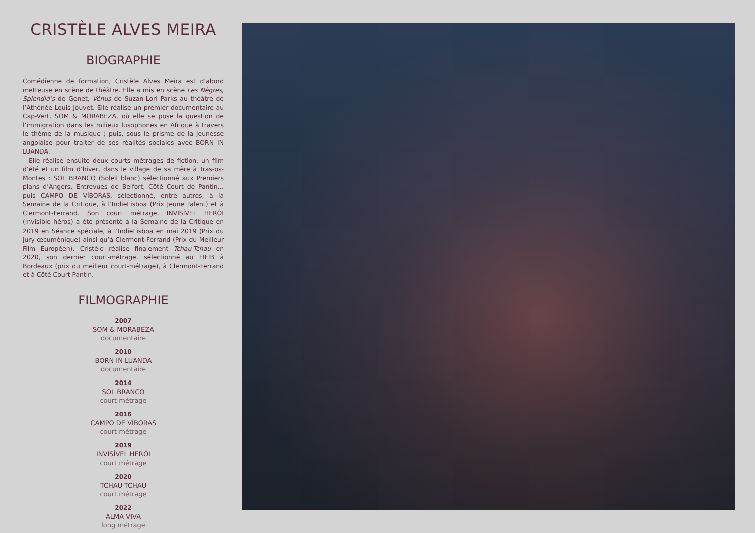CRISTÈLE ALVES MEIRA
BIOGRAPHIE
Comédienne de formation, Cristèle Alves Meira est d’abord metteuse en scène de théâtre. Elle a mis en scène Les Nègres, Splendid’s de Genet, Vénus de Suzan-Lori Parks au théâtre de l’Athénée-Louis Jouvet. Elle réalise un premier documentaire au Cap-Vert, SOM & MORABEZA, où elle se pose la question de l’immigration dans les milieux lusophones en Afrique à travers le thème de la musique ; puis, sous le prisme de la jeunesse angolaise pour traiter de ses réalités sociales avec BORN IN LUANDA.
Elle réalise ensuite deux courts métrages de fiction, un film d’été et un film d’hiver, dans le village de sa mère à Tras-os-Montes : SOL BRANCO (Soleil blanc) sélectionné aux Premiers plans d’Angers, Entrevues de Belfort, Côté Court de Pantin… puis CAMPO DE VÍBORAS, sélectionné, entre autres, à la Semaine de la Critique, à l’IndieLisboa (Prix Jeune Talent) et à Clermont-Ferrand. Son court métrage, INVISÍVEL HERÓI (Invisible héros) a été présenté à la Semaine de la Critique en 2019 en Séance spéciale, à l’IndieLisboa en mai 2019 (Prix du jury œcuménique) ainsi qu’à Clermont-Ferrand (Prix du Meilleur Film Européen). Cristèle réalise finalement Tchau-Tchau en 2020, son dernier court-métrage, sélectionné au FIFIB à Bordeaux (prix du meilleur court-métrage), à Clermont-Ferrand et à Côté Court Pantin.
FILMOGRAPHIE
2007
SOM & MORABEZA
documentaire
2010
BORN IN LUANDA
documentaire
2014
SOL BRANCO
court métrage
2016
CAMPO DE VÍBORAS
court métrage
2019
INVISÍVEL HERÓI
court métrage
2020
TCHAU-TCHAU
court métrage
2022
ALMA VIVA
long métrage